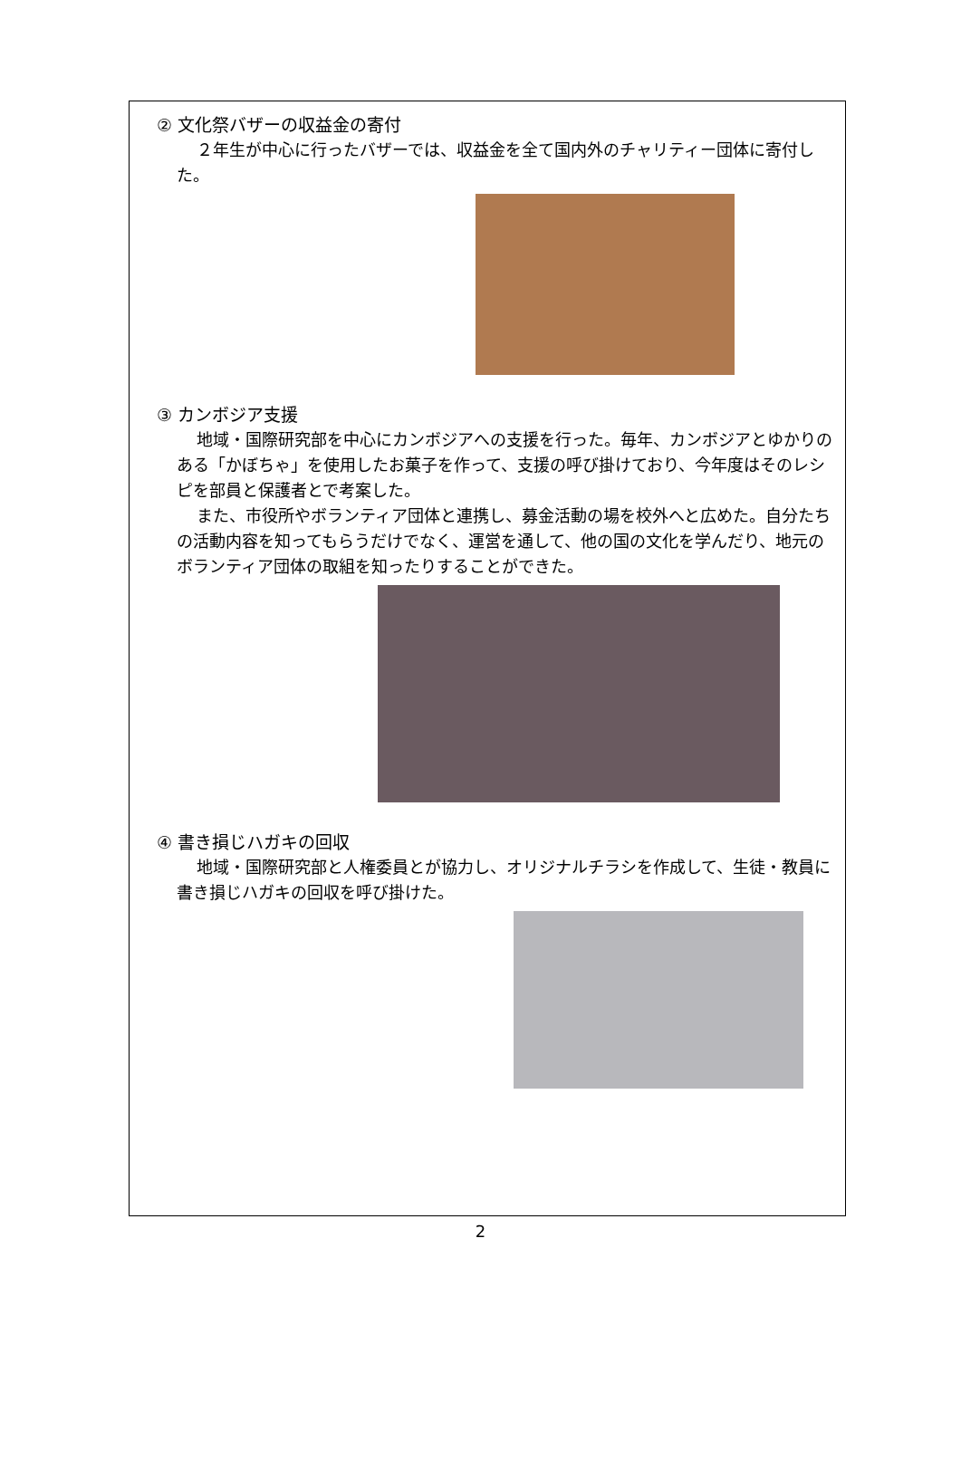② 文化祭バザーの収益金の寄付
２年生が中心に行ったバザーでは、収益金を全て国内外のチャリティー団体に寄付した。
③ カンボジア支援
地域・国際研究部を中心にカンボジアへの支援を行った。毎年、カンボジアとゆかりのある「かぼちゃ」を使用したお菓子を作って、支援の呼び掛けており、今年度はそのレシピを部員と保護者とで考案した。
また、市役所やボランティア団体と連携し、募金活動の場を校外へと広めた。自分たちの活動内容を知ってもらうだけでなく、運営を通して、他の国の文化を学んだり、地元のボランティア団体の取組を知ったりすることができた。
④ 書き損じハガキの回収
地域・国際研究部と人権委員とが協力し、オリジナルチラシを作成して、生徒・教員に書き損じハガキの回収を呼び掛けた。
2